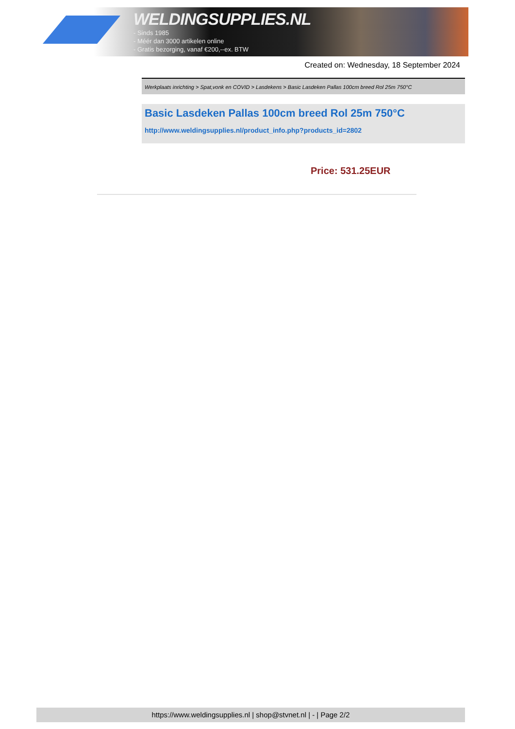WELDINGSUPPLIES.NL
- Sinds 1985
- Méér dan 3000 artikelen online
- Gratis bezorging, vanaf €200,--ex. BTW
Created on: Wednesday, 18 September 2024
Werkplaats inrichting > Spat,vonk en COVID > Lasdekens > Basic Lasdeken Pallas 100cm breed Rol 25m 750°C
Basic Lasdeken Pallas 100cm breed Rol 25m 750°C
http://www.weldingsupplies.nl/product_info.php?products_id=2802
Price: 531.25EUR
https://www.weldingsupplies.nl | shop@stvnet.nl | - | Page 2/2